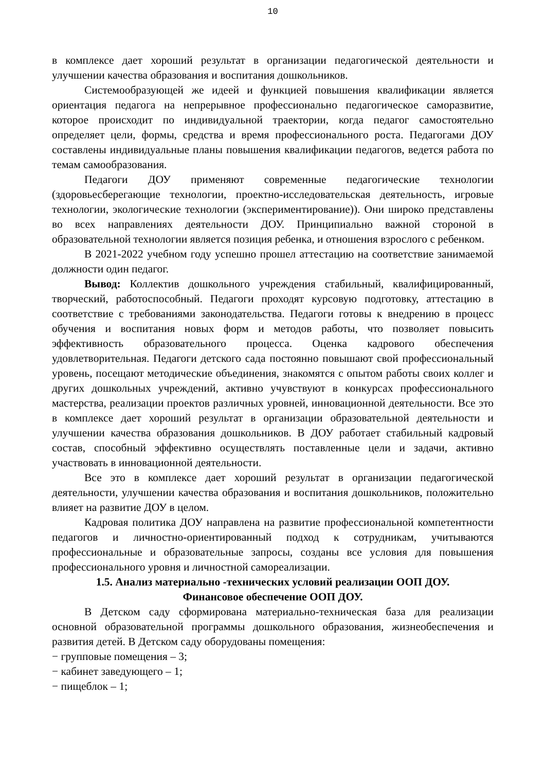10
в комплексе дает хороший результат в организации педагогической деятельности и улучшении качества образования и воспитания дошкольников.
Системообразующей же идеей и функцией повышения квалификации является ориентация педагога на непрерывное профессионально педагогическое саморазвитие, которое происходит по индивидуальной траектории, когда педагог самостоятельно определяет цели, формы, средства и время профессионального роста. Педагогами ДОУ составлены индивидуальные планы повышения квалификации педагогов, ведется работа по темам самообразования.
Педагоги ДОУ применяют современные педагогические технологии (здоровьесберегающие технологии, проектно-исследовательская деятельность, игровые технологии, экологические технологии (экспериментирование)). Они широко представлены во всех направлениях деятельности ДОУ. Принципиально важной стороной в образовательной технологии является позиция ребенка, и отношения взрослого с ребенком.
В 2021-2022 учебном году успешно прошел аттестацию на соответствие занимаемой должности один педагог.
Вывод: Коллектив дошкольного учреждения стабильный, квалифицированный, творческий, работоспособный. Педагоги проходят курсовую подготовку, аттестацию в соответствие с требованиями законодательства. Педагоги готовы к внедрению в процесс обучения и воспитания новых форм и методов работы, что позволяет повысить эффективность образовательного процесса. Оценка кадрового обеспечения удовлетворительная. Педагоги детского сада постоянно повышают свой профессиональный уровень, посещают методические объединения, знакомятся с опытом работы своих коллег и других дошкольных учреждений, активно учувствуют в конкурсах профессионального мастерства, реализации проектов различных уровней, инновационной деятельности. Все это в комплексе дает хороший результат в организации образовательной деятельности и улучшении качества образования дошкольников. В ДОУ работает стабильный кадровый состав, способный эффективно осуществлять поставленные цели и задачи, активно участвовать в инновационной деятельности.
Все это в комплексе дает хороший результат в организации педагогической деятельности, улучшении качества образования и воспитания дошкольников, положительно влияет на развитие ДОУ в целом.
Кадровая политика ДОУ направлена на развитие профессиональной компетентности педагогов и личностно-ориентированный подход к сотрудникам, учитываются профессиональные и образовательные запросы, созданы все условия для повышения профессионального уровня и личностной самореализации.
1.5. Анализ материально -технических условий реализации ООП ДОУ.
Финансовое обеспечение ООП ДОУ.
В Детском саду сформирована материально-техническая база для реализации основной образовательной программы дошкольного образования, жизнеобеспечения и развития детей. В Детском саду оборудованы помещения:
− групповые помещения – 3;
− кабинет заведующего – 1;
− пищеблок – 1;